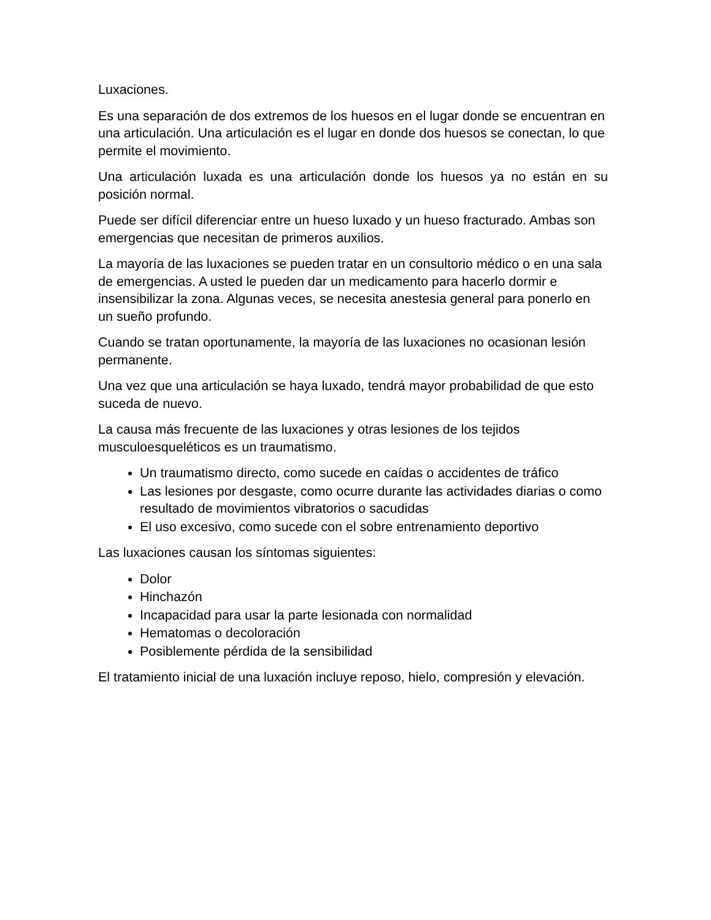Luxaciones.
Es una separación de dos extremos de los huesos en el lugar donde se encuentran en una articulación. Una articulación es el lugar en donde dos huesos se conectan, lo que permite el movimiento.
Una articulación luxada es una articulación donde los huesos ya no están en su posición normal.
Puede ser difícil diferenciar entre un hueso luxado y un hueso fracturado. Ambas son emergencias que necesitan de primeros auxilios.
La mayoría de las luxaciones se pueden tratar en un consultorio médico o en una sala de emergencias. A usted le pueden dar un medicamento para hacerlo dormir e insensibilizar la zona. Algunas veces, se necesita anestesia general para ponerlo en un sueño profundo.
Cuando se tratan oportunamente, la mayoría de las luxaciones no ocasionan lesión permanente.
Una vez que una articulación se haya luxado, tendrá mayor probabilidad de que esto suceda de nuevo.
La causa más frecuente de las luxaciones y otras lesiones de los tejidos musculoesqueléticos es un traumatismo.
Un traumatismo directo, como sucede en caídas o accidentes de tráfico
Las lesiones por desgaste, como ocurre durante las actividades diarias o como resultado de movimientos vibratorios o sacudidas
El uso excesivo, como sucede con el sobre entrenamiento deportivo
Las luxaciones causan los síntomas siguientes:
Dolor
Hinchazón
Incapacidad para usar la parte lesionada con normalidad
Hematomas o decoloración
Posiblemente pérdida de la sensibilidad
El tratamiento inicial de una luxación incluye reposo, hielo, compresión y elevación.